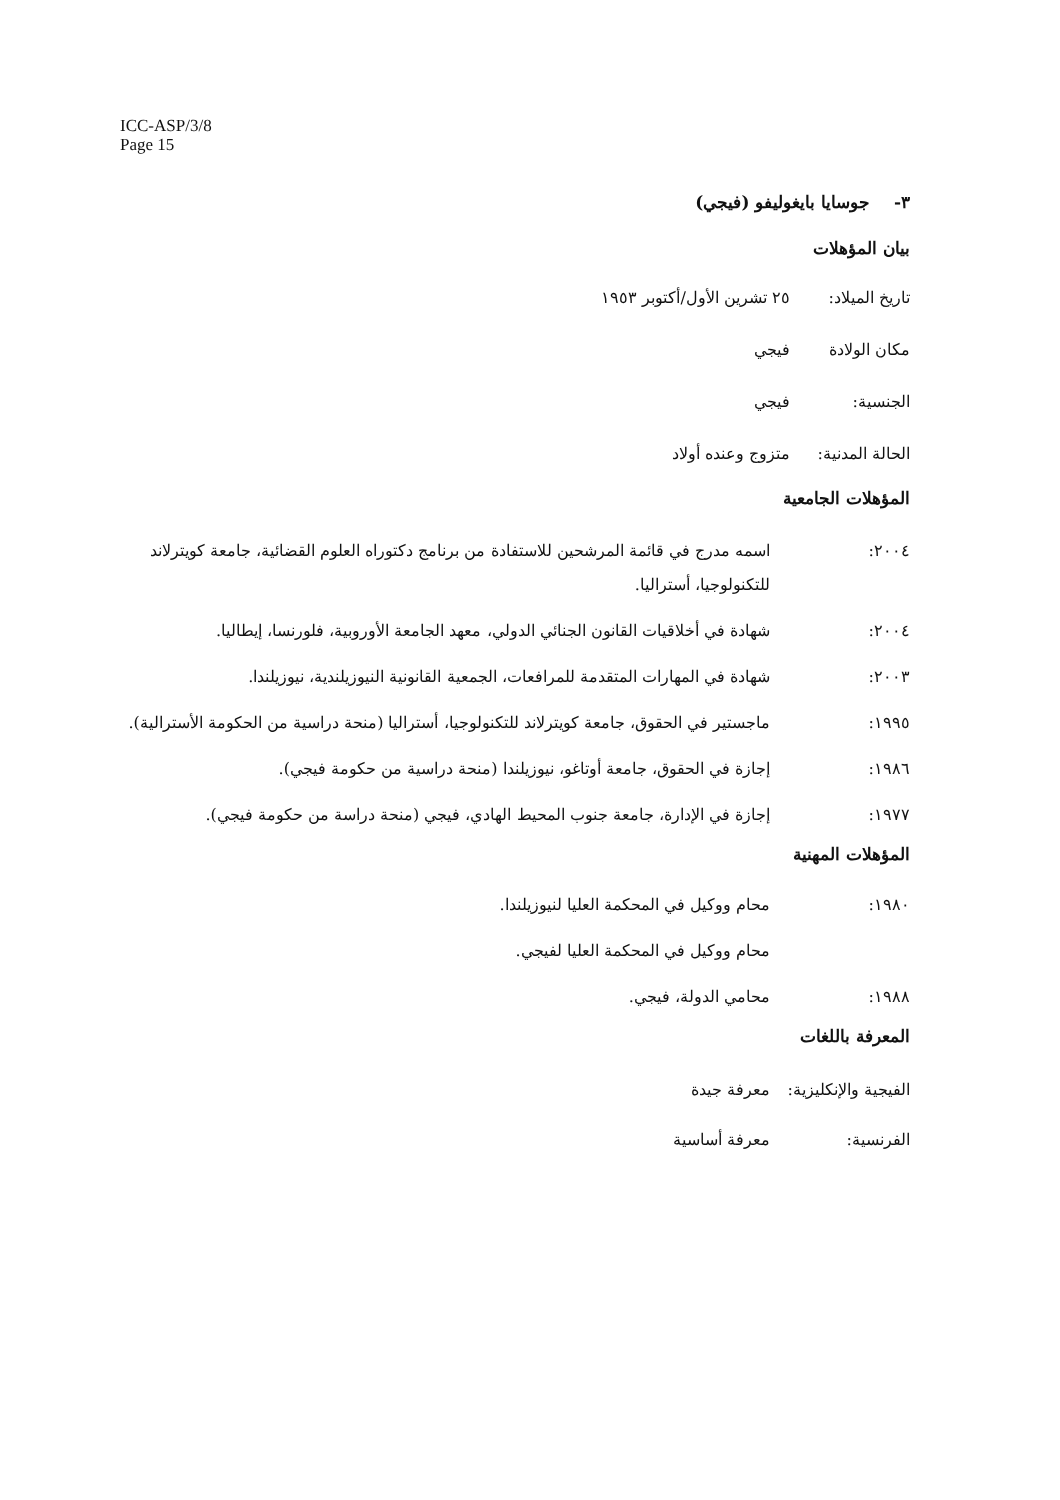ICC-ASP/3/8
Page 15
٣- جوسايا بايغوليفو (فيجي)
بيان المؤهلات
تاريخ الميلاد: ٢٥ تشرين الأول/أكتوبر ١٩٥٣
مكان الولادة فيجي
الجنسية: فيجي
الحالة المدنية: متزوج وعنده أولاد
المؤهلات الجامعية
٢٠٠٤: اسمه مدرج في قائمة المرشحين للاستفادة من برنامج دكتوراه العلوم القضائية، جامعة كويترلاند للتكنولوجيا، أستراليا.
٢٠٠٤: شهادة في أخلاقيات القانون الجنائي الدولي، معهد الجامعة الأوروبية، فلورنسا، إيطاليا.
٢٠٠٣: شهادة في المهارات المتقدمة للمرافعات، الجمعية القانونية النيوزيلندية، نيوزيلندا.
١٩٩٥: ماجستير في الحقوق، جامعة كويترلاند للتكنولوجيا، أستراليا (منحة دراسية من الحكومة الأسترالية).
١٩٨٦: إجازة في الحقوق، جامعة أوتاغو، نيوزيلندا (منحة دراسية من حكومة فيجي).
١٩٧٧: إجازة في الإدارة، جامعة جنوب المحيط الهادي، فيجي (منحة دراسة من حكومة فيجي).
المؤهلات المهنية
١٩٨٠: محام ووكيل في المحكمة العليا لنيوزيلندا.
محام ووكيل في المحكمة العليا لفيجي.
١٩٨٨: محامي الدولة، فيجي.
المعرفة باللغات
الفيجية والإنكليزية: معرفة جيدة
الفرنسية: معرفة أساسية